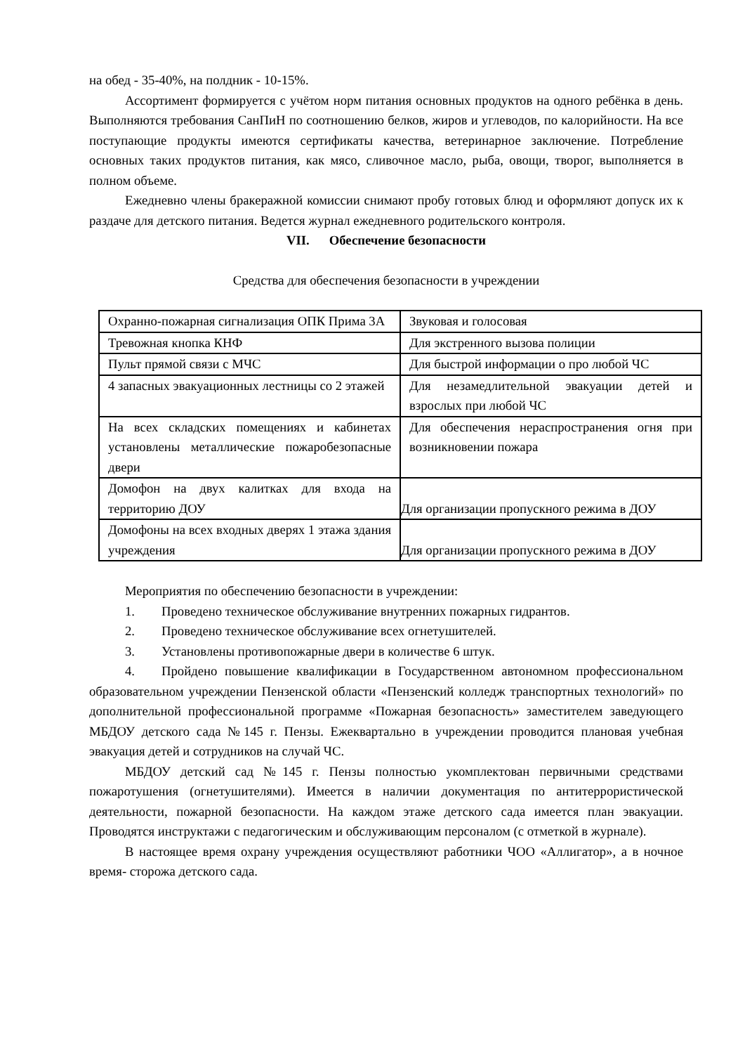на обед - 35-40%, на полдник - 10-15%.
Ассортимент формируется с учётом норм питания основных продуктов на одного ребёнка в день. Выполняются требования СанПиН по соотношению белков, жиров и углеводов, по калорийности. На все поступающие продукты имеются сертификаты качества, ветеринарное заключение. Потребление основных таких продуктов питания, как мясо, сливочное масло, рыба, овощи, творог, выполняется в полном объеме.
Ежедневно члены бракеражной комиссии снимают пробу готовых блюд и оформляют допуск их к раздаче для детского питания. Ведется журнал ежедневного родительского контроля.
VII. Обеспечение безопасности
Средства для обеспечения безопасности в учреждении
| Охранно-пожарная сигнализация ОПК Прима 3А | Звуковая и голосовая |
| Тревожная кнопка КНФ | Для экстренного вызова полиции |
| Пульт прямой связи с МЧС | Для быстрой информации о про любой ЧС |
| 4 запасных эвакуационных лестницы со 2 этажей | Для незамедлительной эвакуации детей и взрослых при любой ЧС |
| На всех складских помещениях и кабинетах установлены металлические пожаробезопасные двери | Для обеспечения нераспространения огня при возникновении пожара |
| Домофон на двух калитках для входа на территорию ДОУ | Для организации пропускного режима в ДОУ |
| Домофоны на всех входных дверях 1 этажа здания учреждения | Для организации пропускного режима в ДОУ |
Мероприятия по обеспечению безопасности в учреждении:
1. Проведено техническое обслуживание внутренних пожарных гидрантов.
2. Проведено техническое обслуживание всех огнетушителей.
3. Установлены противопожарные двери в количестве 6 штук.
4. Пройдено повышение квалификации в Государственном автономном профессиональном образовательном учреждении Пензенской области «Пензенский колледж транспортных технологий» по дополнительной профессиональной программе «Пожарная безопасность» заместителем заведующего МБДОУ детского сада №145 г. Пензы. Ежеквартально в учреждении проводится плановая учебная эвакуация детей и сотрудников на случай ЧС.
МБДОУ детский сад №145 г. Пензы полностью укомплектован первичными средствами пожаротушения (огнетушителями). Имеется в наличии документация по антитеррористической деятельности, пожарной безопасности. На каждом этаже детского сада имеется план эвакуации. Проводятся инструктажи с педагогическим и обслуживающим персоналом (с отметкой в журнале).
В настоящее время охрану учреждения осуществляют работники ЧОО «Аллигатор», а в ночное время- сторожа детского сада.